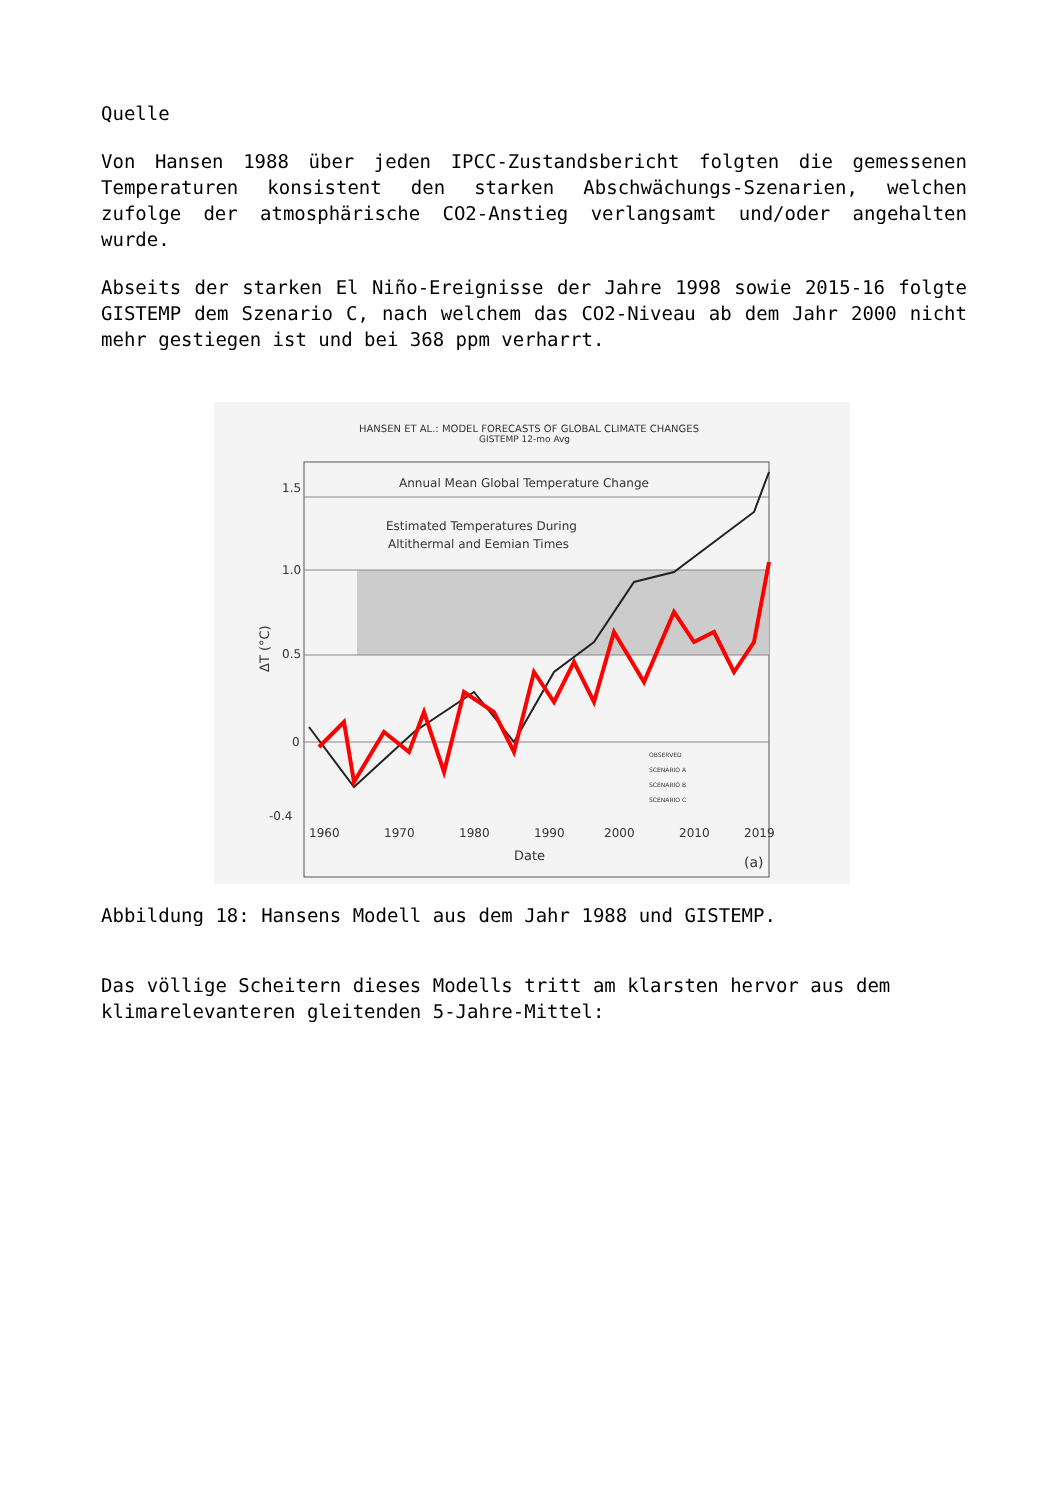Quelle
Von Hansen 1988 über jeden IPCC-Zustandsbericht folgten die gemessenen Temperaturen konsistent den starken Abschwächungs-Szenarien, welchen zufolge der atmosphärische CO2-Anstieg verlangsamt und/oder angehalten wurde.
Abseits der starken El Niño-Ereignisse der Jahre 1998 sowie 2015-16 folgte GISTEMP dem Szenario C, nach welchem das CO2-Niveau ab dem Jahr 2000 nicht mehr gestiegen ist und bei 368 ppm verharrt.
HANSEN ET AL.: MODEL FORECASTS OF GLOBAL CLIMATE CHANGES
GISTEMP 12-mo Avg
Annual Mean Global Temperature Change
Estimated Temperatures During
Altithermal and Eemian Times
1.5
1.0
0.5
0
-0.4
ΔT (°C)
1960
1970
1980
1990
2000
2010
2019
Date
(a)
OBSERVED
SCENARIO A
SCENARIO B
SCENARIO C
Abbildung 18: Hansens Modell aus dem Jahr 1988 und GISTEMP.
Das völlige Scheitern dieses Modells tritt am klarsten hervor aus dem klimarelevanteren gleitenden 5-Jahre-Mittel: